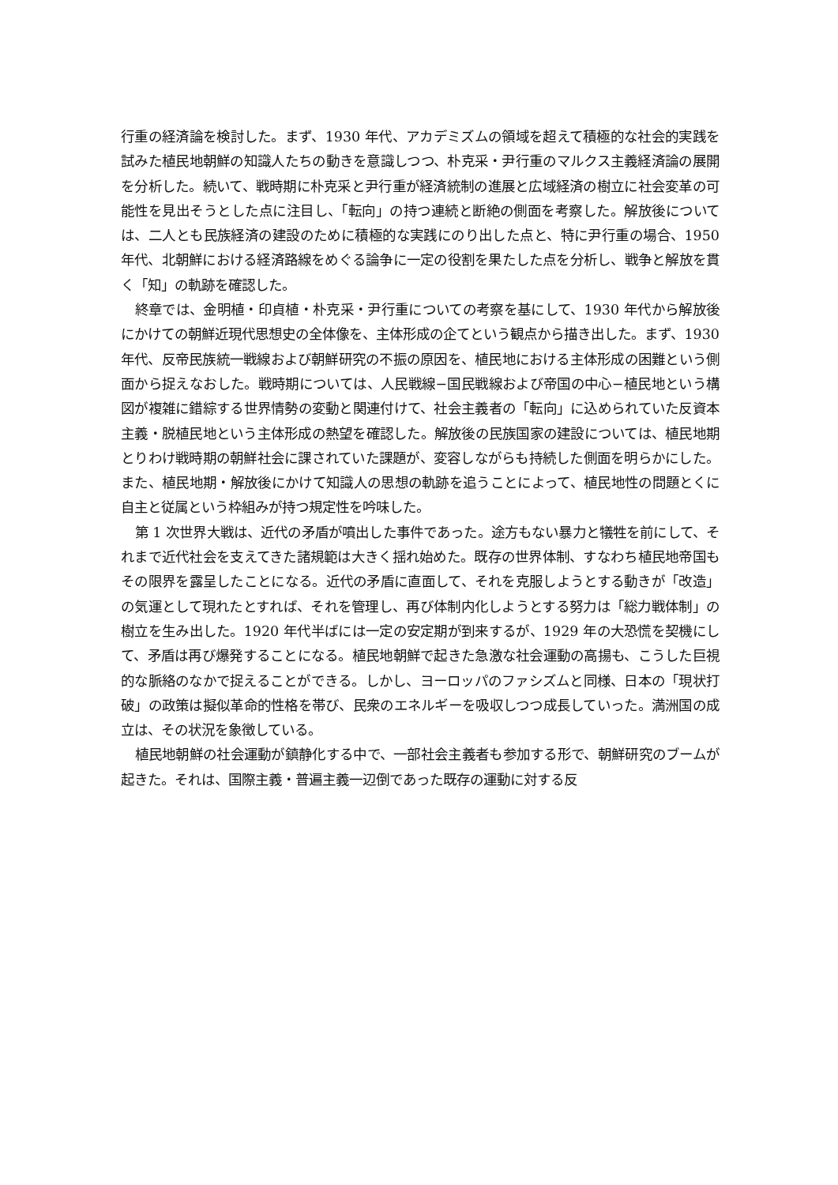行重の経済論を検討した。まず、1930 年代、アカデミズムの領域を超えて積極的な社会的実践を試みた植民地朝鮮の知識人たちの動きを意識しつつ、朴克采・尹行重のマルクス主義経済論の展開を分析した。続いて、戦時期に朴克采と尹行重が経済統制の進展と広域経済の樹立に社会変革の可能性を見出そうとした点に注目し、「転向」の持つ連続と断絶の側面を考察した。解放後については、二人とも民族経済の建設のために積極的な実践にのり出した点と、特に尹行重の場合、1950 年代、北朝鮮における経済路線をめぐる論争に一定の役割を果たした点を分析し、戦争と解放を貫く「知」の軌跡を確認した。
終章では、金明植・印貞植・朴克采・尹行重についての考察を基にして、1930 年代から解放後にかけての朝鮮近現代思想史の全体像を、主体形成の企てという観点から描き出した。まず、1930 年代、反帝民族統一戦線および朝鮮研究の不振の原因を、植民地における主体形成の困難という側面から捉えなおした。戦時期については、人民戦線−国民戦線および帝国の中心−植民地という構図が複雑に錯綜する世界情勢の変動と関連付けて、社会主義者の「転向」に込められていた反資本主義・脱植民地という主体形成の熱望を確認した。解放後の民族国家の建設については、植民地期とりわけ戦時期の朝鮮社会に課されていた課題が、変容しながらも持続した側面を明らかにした。また、植民地期・解放後にかけて知識人の思想の軌跡を追うことによって、植民地性の問題とくに自主と従属という枠組みが持つ規定性を吟味した。
第 1 次世界大戦は、近代の矛盾が噴出した事件であった。途方もない暴力と犠牲を前にして、それまで近代社会を支えてきた諸規範は大きく揺れ始めた。既存の世界体制、すなわち植民地帝国もその限界を露呈したことになる。近代の矛盾に直面して、それを克服しようとする動きが「改造」の気運として現れたとすれば、それを管理し、再び体制内化しようとする努力は「総力戦体制」の樹立を生み出した。1920 年代半ばには一定の安定期が到来するが、1929 年の大恐慌を契機にして、矛盾は再び爆発することになる。植民地朝鮮で起きた急激な社会運動の高揚も、こうした巨視的な脈絡のなかで捉えることができる。しかし、ヨーロッパのファシズムと同様、日本の「現状打破」の政策は擬似革命的性格を帯び、民衆のエネルギーを吸収しつつ成長していった。満洲国の成立は、その状況を象徴している。
植民地朝鮮の社会運動が鎮静化する中で、一部社会主義者も参加する形で、朝鮮研究のブームが起きた。それは、国際主義・普遍主義一辺倒であった既存の運動に対する反